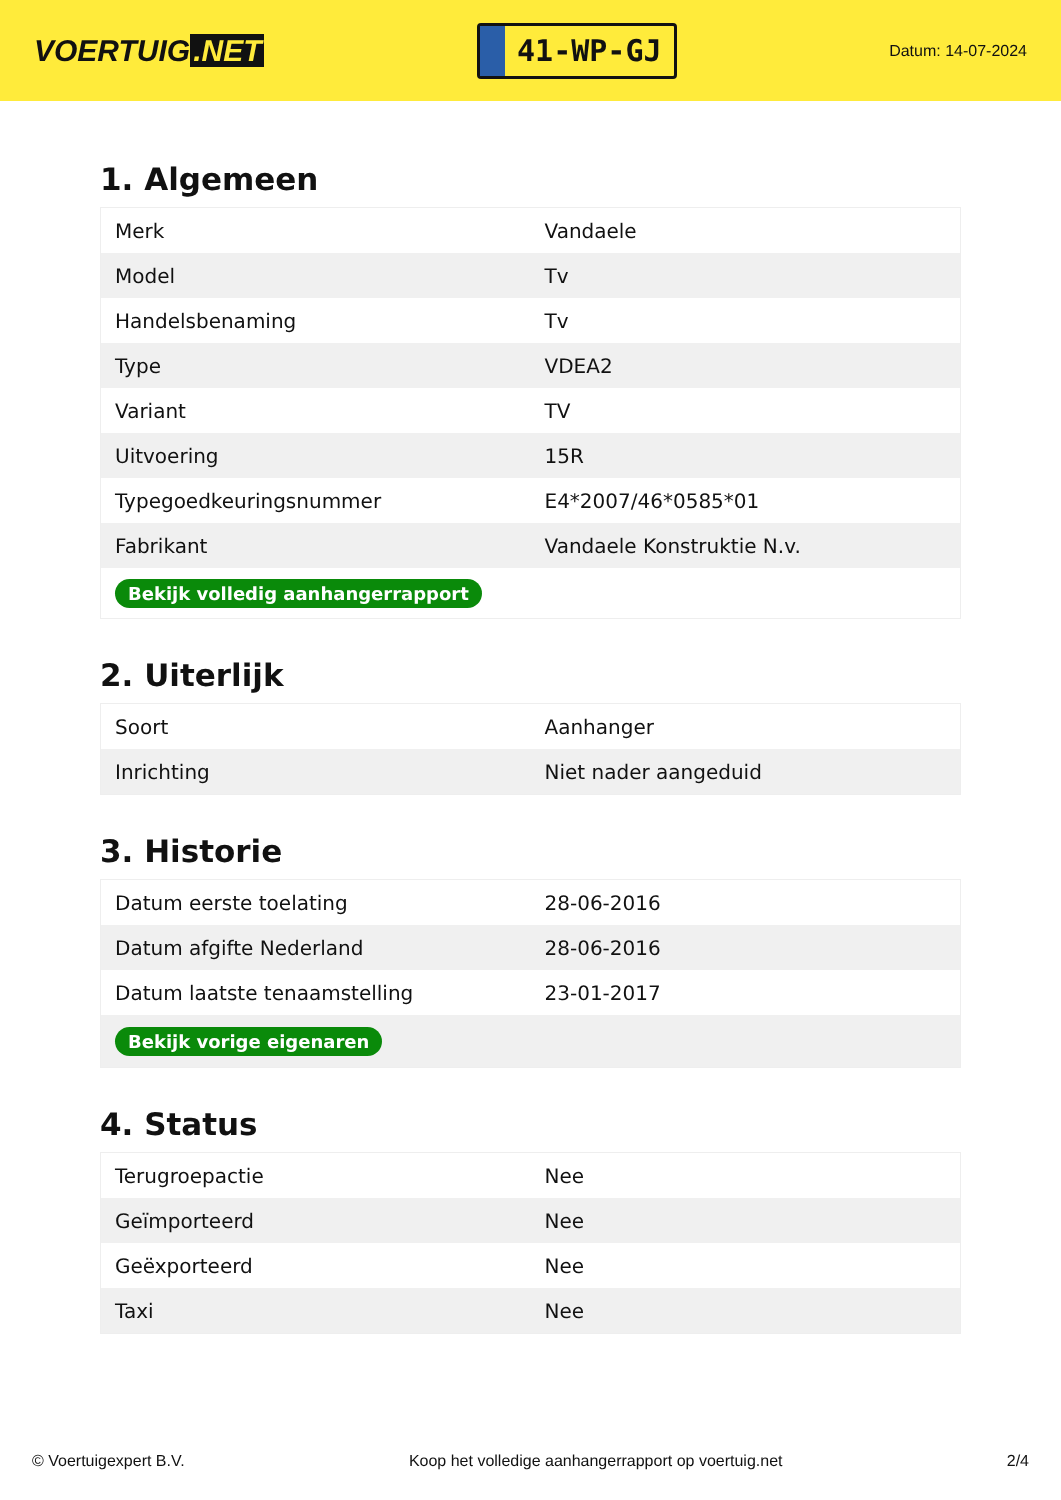VOERTUIG.NET
41-WP-GJ
Datum: 14-07-2024
1. Algemeen
| Merk | Vandaele |
| Model | Tv |
| Handelsbenaming | Tv |
| Type | VDEA2 |
| Variant | TV |
| Uitvoering | 15R |
| Typegoedkeuringsnummer | E4*2007/46*0585*01 |
| Fabrikant | Vandaele Konstruktie N.v. |
| Bekijk volledig aanhangerrapport | |
2. Uiterlijk
| Soort | Aanhanger |
| Inrichting | Niet nader aangeduid |
3. Historie
| Datum eerste toelating | 28-06-2016 |
| Datum afgifte Nederland | 28-06-2016 |
| Datum laatste tenaamstelling | 23-01-2017 |
| Bekijk vorige eigenaren | |
4. Status
| Terugroepactie | Nee |
| Geïmporteerd | Nee |
| Geëxporteerd | Nee |
| Taxi | Nee |
© Voertuigexpert B.V. Koop het volledige aanhangerrapport op voertuig.net 2/4